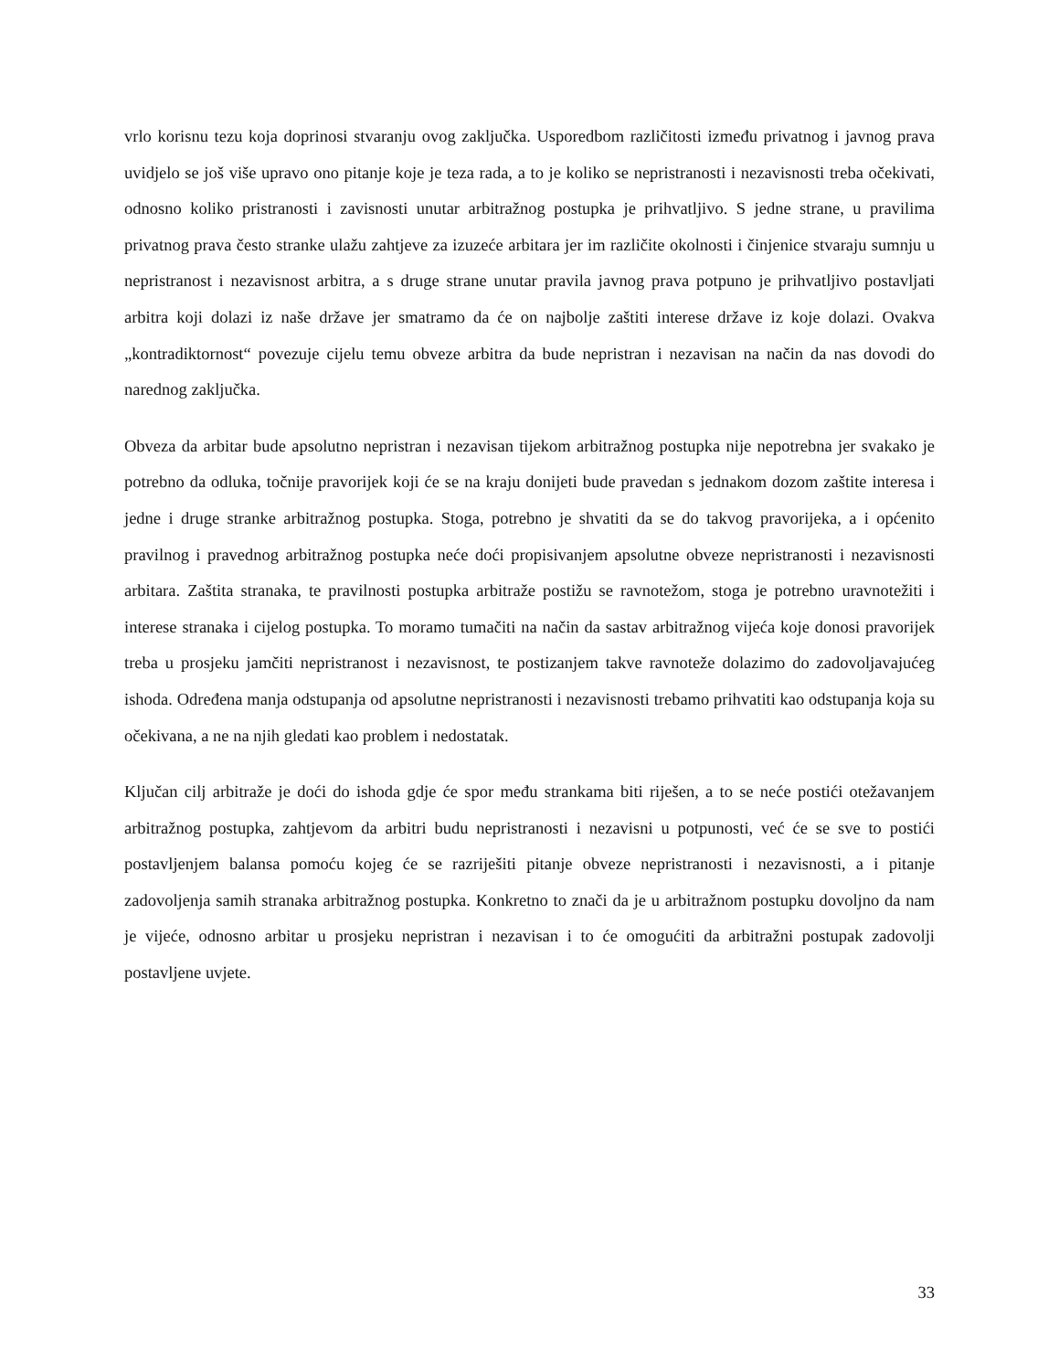vrlo korisnu tezu koja doprinosi stvaranju ovog zaključka. Usporedbom različitosti između privatnog i javnog prava uvidjelo se još više upravo ono pitanje koje je teza rada, a to je koliko se nepristranosti i nezavisnosti treba očekivati, odnosno koliko pristranosti i zavisnosti unutar arbitražnog postupka je prihvatljivo. S jedne strane, u pravilima privatnog prava često stranke ulažu zahtjeve za izuzeće arbitara jer im različite okolnosti i činjenice stvaraju sumnju u nepristranost i nezavisnost arbitra, a s druge strane unutar pravila javnog prava potpuno je prihvatljivo postavljati arbitra koji dolazi iz naše države jer smatramo da će on najbolje zaštiti interese države iz koje dolazi. Ovakva „kontradiktornost“ povezuje cijelu temu obveze arbitra da bude nepristran i nezavisan na način da nas dovodi do narednog zaključka.
Obveza da arbitar bude apsolutno nepristran i nezavisan tijekom arbitražnog postupka nije nepotrebna jer svakako je potrebno da odluka, točnije pravorijek koji će se na kraju donijeti bude pravedan s jednakom dozom zaštite interesa i jedne i druge stranke arbitražnog postupka. Stoga, potrebno je shvatiti da se do takvog pravorijeka, a i općenito pravilnog i pravednog arbitražnog postupka neće doći propisivanjem apsolutne obveze nepristranosti i nezavisnosti arbitara. Zaštita stranaka, te pravilnosti postupka arbitraže postižu se ravnotežom, stoga je potrebno uravnotežiti i interese stranaka i cijelog postupka. To moramo tumačiti na način da sastav arbitražnog vijeća koje donosi pravorijek treba u prosjeku jamčiti nepristranost i nezavisnost, te postizanjem takve ravnoteže dolazimo do zadovoljavajućeg ishoda. Određena manja odstupanja od apsolutne nepristranosti i nezavisnosti trebamo prihvatiti kao odstupanja koja su očekivana, a ne na njih gledati kao problem i nedostatak.
Ključan cilj arbitraže je doći do ishoda gdje će spor među strankama biti riješen, a to se neće postići otežavanjem arbitražnog postupka, zahtjevom da arbitri budu nepristranosti i nezavisni u potpunosti, već će se sve to postići postavljenjem balansa pomoću kojeg će se razriješiti pitanje obveze nepristranosti i nezavisnosti, a i pitanje zadovoljenja samih stranaka arbitražnog postupka. Konkretno to znači da je u arbitražnom postupku dovoljno da nam je vijeće, odnosno arbitar u prosjeku nepristran i nezavisan i to će omogućiti da arbitražni postupak zadovolji postavljene uvjete.
33